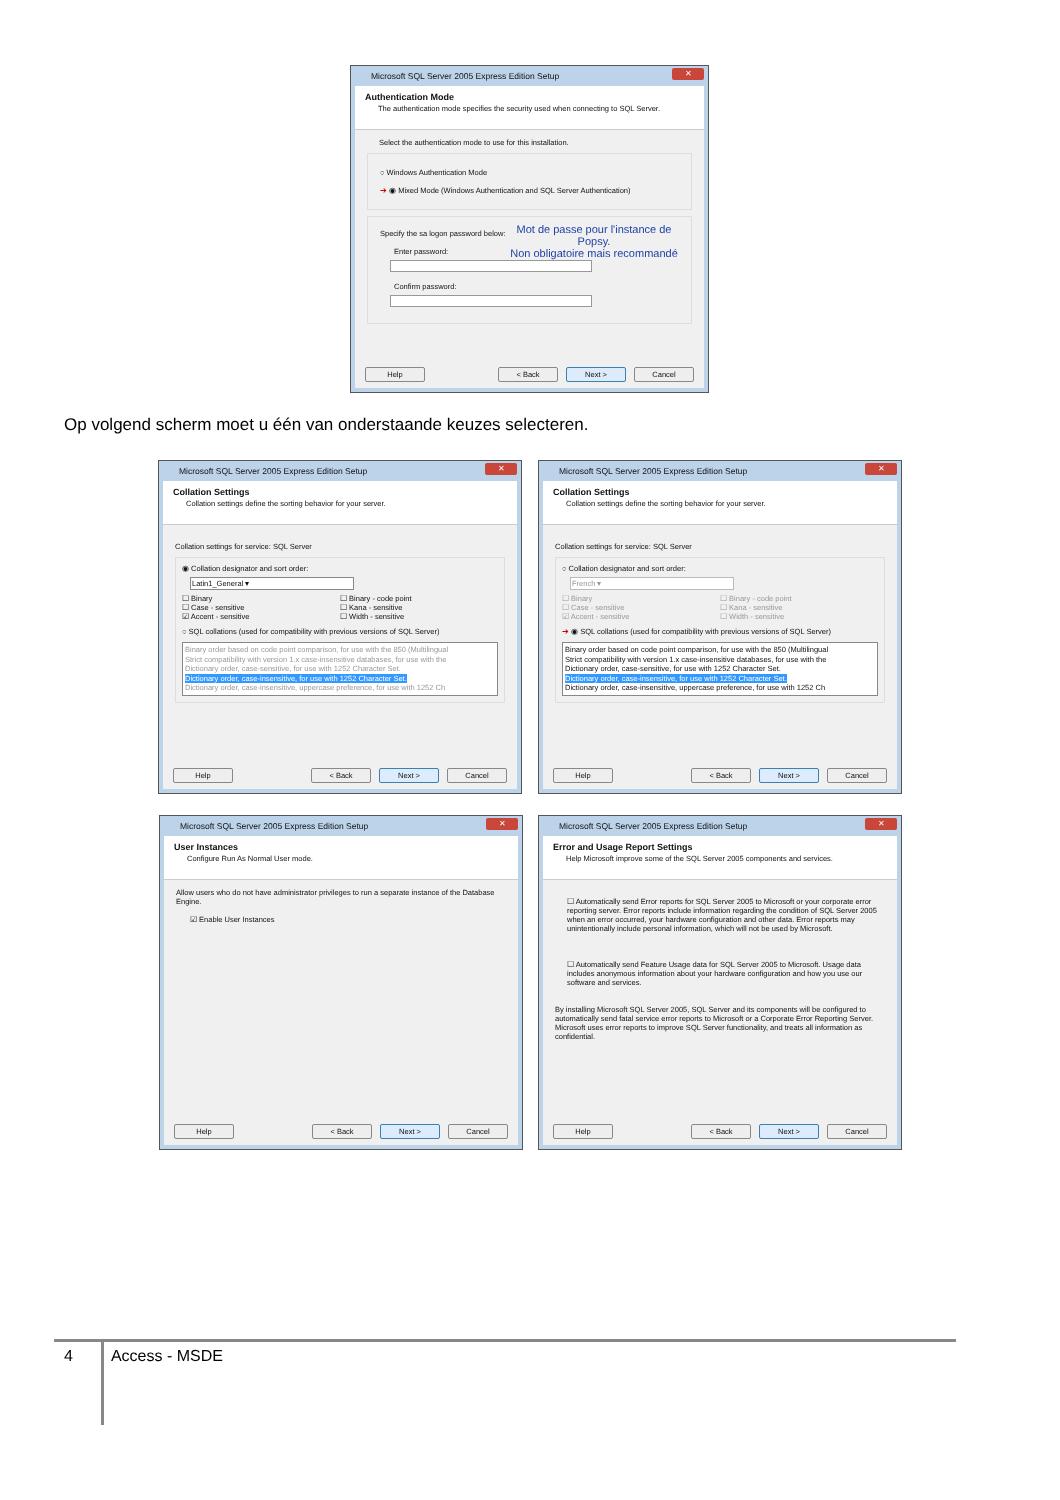Microsoft SQL Server 2005 Express Edition Setup ✕
Authentication Mode
The authentication mode specifies the security used when connecting to SQL Server.
Select the authentication mode to use for this installation.
○ Windows Authentication Mode
➔ ◉ Mixed Mode (Windows Authentication and SQL Server Authentication)
Mot de passe pour l'instance de Popsy.
Non obligatoire mais recommandé
Specify the sa logon password below:
Enter password:
Confirm password:
Help < Back Next > Cancel
Op volgend scherm moet u één van onderstaande keuzes selecteren.
Microsoft SQL Server 2005 Express Edition Setup ✕
Collation Settings
Collation settings define the sorting behavior for your server.
Collation settings for service: SQL Server
◉ Collation designator and sort order:
Latin1_General ▾
☐ Binary
☐ Case - sensitive
☑ Accent - sensitive
☐ Binary - code point
☐ Kana - sensitive
☐ Width - sensitive
○ SQL collations (used for compatibility with previous versions of SQL Server)
Binary order based on code point comparison, for use with the 850 (Multilingual
Strict compatibility with version 1.x case-insensitive databases, for use with the
Dictionary order, case-sensitive, for use with 1252 Character Set.
Dictionary order, case-insensitive, for use with 1252 Character Set.
Dictionary order, case-insensitive, uppercase preference, for use with 1252 Ch
Help < Back Next > Cancel
Microsoft SQL Server 2005 Express Edition Setup ✕
Collation Settings
Collation settings define the sorting behavior for your server.
Collation settings for service: SQL Server
○ Collation designator and sort order:
French ▾
☐ Binary
☐ Case - sensitive
☑ Accent - sensitive
☐ Binary - code point
☐ Kana - sensitive
☐ Width - sensitive
➔ ◉ SQL collations (used for compatibility with previous versions of SQL Server)
Binary order based on code point comparison, for use with the 850 (Multilingual
Strict compatibility with version 1.x case-insensitive databases, for use with the
Dictionary order, case-sensitive, for use with 1252 Character Set.
Dictionary order, case-insensitive, for use with 1252 Character Set.
Dictionary order, case-insensitive, uppercase preference, for use with 1252 Ch
Help < Back Next > Cancel
Microsoft SQL Server 2005 Express Edition Setup ✕
User Instances
Configure Run As Normal User mode.
Allow users who do not have administrator privileges to run a separate instance of the Database Engine.
☑ Enable User Instances
Help < Back Next > Cancel
Microsoft SQL Server 2005 Express Edition Setup ✕
Error and Usage Report Settings
Help Microsoft improve some of the SQL Server 2005 components and services.
☐ Automatically send Error reports for SQL Server 2005 to Microsoft or your corporate error reporting server. Error reports include information regarding the condition of SQL Server 2005 when an error occurred, your hardware configuration and other data. Error reports may unintentionally include personal information, which will not be used by Microsoft.
☐ Automatically send Feature Usage data for SQL Server 2005 to Microsoft. Usage data includes anonymous information about your hardware configuration and how you use our software and services.
By installing Microsoft SQL Server 2005, SQL Server and its components will be configured to automatically send fatal service error reports to Microsoft or a Corporate Error Reporting Server. Microsoft uses error reports to improve SQL Server functionality, and treats all information as confidential.
Help < Back Next > Cancel
4 Access - MSDE